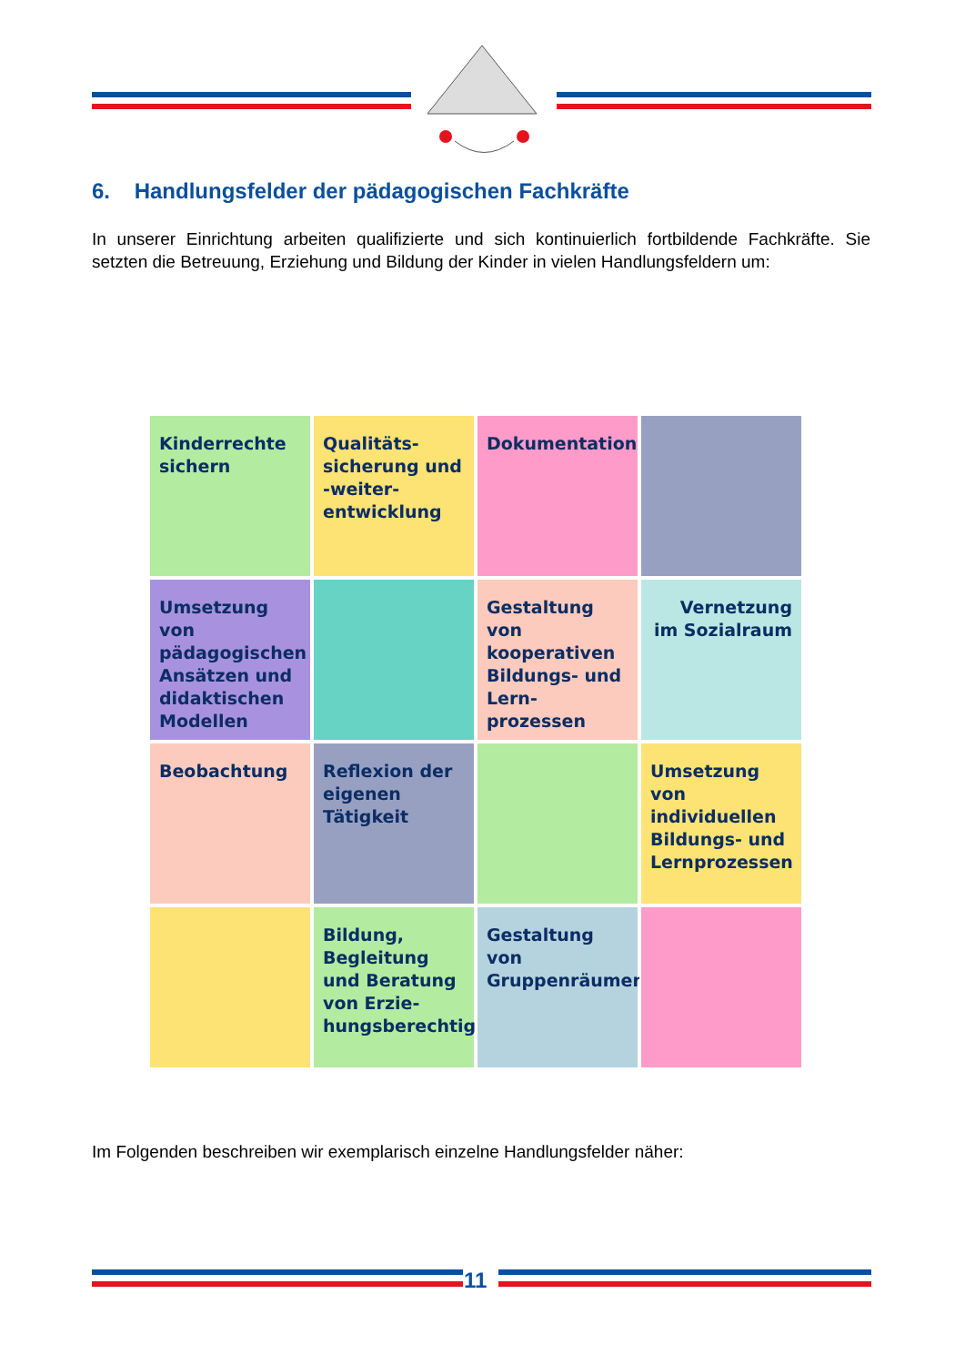6. Handlungsfelder der pädagogischen Fachkräfte
In unserer Einrichtung arbeiten qualifizierte und sich kontinuierlich fortbildende Fachkräfte. Sie setzten die Betreuung, Erziehung und Bildung der Kinder in vielen Handlungsfeldern um:
Kinderrechte sichern
Qualitäts-sicherung und -weiter-entwicklung
Dokumentation
Umsetzung von pädagogischen Ansätzen und didaktischen Modellen
Gestaltung von kooperativen Bildungs- und Lern-prozessen
Vernetzung im Sozialraum
Beobachtung
Reflexion der eigenen Tätigkeit
Umsetzung von individuellen Bildungs- und Lernprozessen
Bildung, Begleitung und Beratung von Erzie-hungsberechtigten
Gestaltung von Gruppenräumen
Im Folgenden beschreiben wir exemplarisch einzelne Handlungsfelder näher:
11